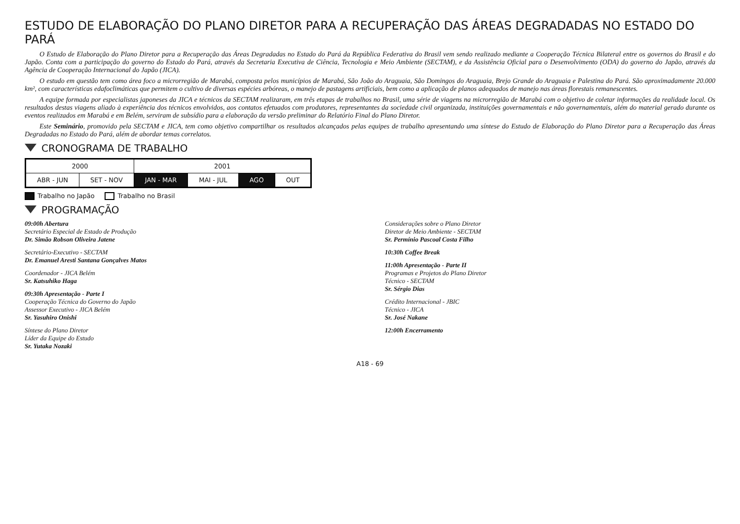ESTUDO DE ELABORAÇÃO DO PLANO DIRETOR PARA A RECUPERAÇÃO DAS ÁREAS DEGRADADAS NO ESTADO DO PARÁ
O Estudo de Elaboração do Plano Diretor para a Recuperação das Áreas Degradadas no Estado do Pará da República Federativa do Brasil vem sendo realizado mediante a Cooperação Técnica Bilateral entre os governos do Brasil e do Japão. Conta com a participação do governo do Estado do Pará, através da Secretaria Executiva de Ciência, Tecnologia e Meio Ambiente (SECTAM), e da Assistência Oficial para o Desenvolvimento (ODA) do governo do Japão, através da Agência de Cooperação Internacional do Japão (JICA).
O estudo em questão tem como área foco a microrregião de Marabá, composta pelos municípios de Marabá, São João do Araguaia, São Domingos do Araguaia, Brejo Grande do Araguaia e Palestina do Pará. São aproximadamente 20.000 km², com características edafoclimáticas que permitem o cultivo de diversas espécies arbóreas, o manejo de pastagens artificiais, bem como a aplicação de planos adequados de manejo nas áreas florestais remanescentes.
A equipe formada por especialistas japoneses da JICA e técnicos da SECTAM realizaram, em três etapas de trabalhos no Brasil, uma série de viagens na microrregião de Marabá com o objetivo de coletar informações da realidade local. Os resultados destas viagens aliado à experiência dos técnicos envolvidos, aos contatos efetuados com produtores, representantes da sociedade civil organizada, instituições governamentais e não governamentais, além do material gerado durante os eventos realizados em Marabá e em Belém, serviram de subsídio para a elaboração da versão preliminar do Relatório Final do Plano Diretor.
Este Seminário, promovido pela SECTAM e JICA, tem como objetivo compartilhar os resultados alcançados pelas equipes de trabalho apresentando uma síntese do Estudo de Elaboração do Plano Diretor para a Recuperação das Áreas Degradadas no Estado do Pará, além de abordar temas correlatos.
CRONOGRAMA DE TRABALHO
| 2000 | | 2001 | | | |
| --- | --- | --- | --- | --- | --- |
| ABR - JUN | SET - NOV | JAN - MAR | MAI - JUL | AGO | OUT |
Trabalho no Japão Trabalho no Brasil
PROGRAMAÇÃO
09:00h Abertura
Secretário Especial de Estado de Produção
Dr. Simão Robson Oliveira Jatene
Secretário-Executivo - SECTAM
Dr. Emanuel Aresti Santana Gonçalves Matos
Coordenador - JICA Belém
Sr. Katsuhiko Haga
09:30h Apresentação - Parte I
Cooperação Técnica do Governo do Japão
Assessor Executivo - JICA Belém
Sr. Yasuhiro Onishi
Síntese do Plano Diretor
Líder da Equipe do Estudo
Sr. Yutaka Nozaki
Considerações sobre o Plano Diretor
Diretor de Meio Ambiente - SECTAM
Sr. Permínio Pascoal Costa Filho
10:30h Coffee Break
11:00h Apresentação - Parte II
Programas e Projetos do Plano Diretor
Técnico - SECTAM
Sr. Sérgio Dias
Crédito Internacional - JBIC
Técnico - JICA
Sr. José Nakane
12:00h Encerramento
A18 - 69